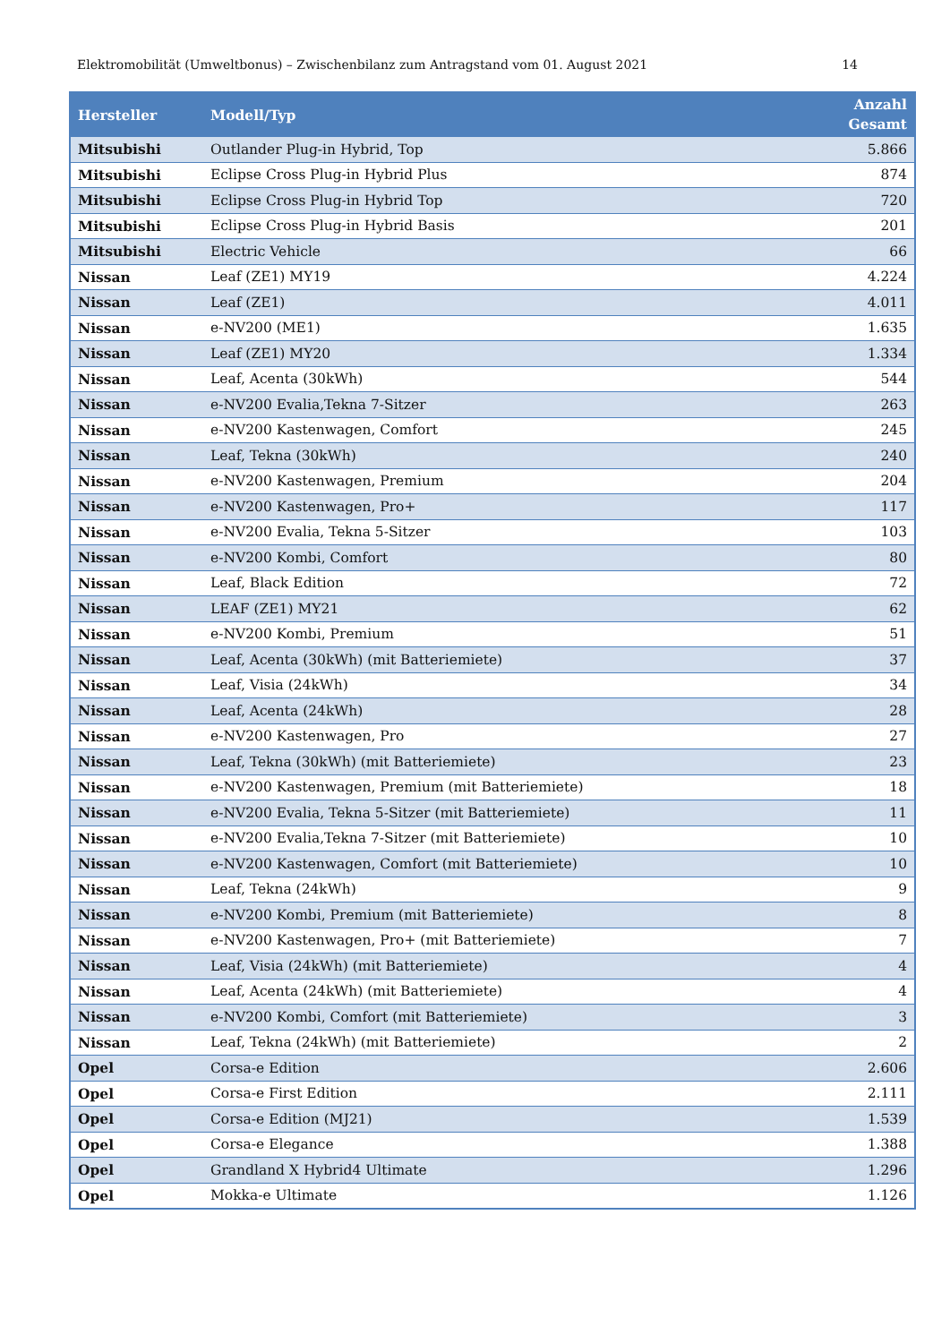Elektromobilität (Umweltbonus) – Zwischenbilanz zum Antragstand vom 01. August 2021 14
| Hersteller | Modell/Typ | Anzahl Gesamt |
| --- | --- | --- |
| Mitsubishi | Outlander Plug-in Hybrid, Top | 5.866 |
| Mitsubishi | Eclipse Cross Plug-in Hybrid Plus | 874 |
| Mitsubishi | Eclipse Cross Plug-in Hybrid Top | 720 |
| Mitsubishi | Eclipse Cross Plug-in Hybrid Basis | 201 |
| Mitsubishi | Electric Vehicle | 66 |
| Nissan | Leaf (ZE1) MY19 | 4.224 |
| Nissan | Leaf (ZE1) | 4.011 |
| Nissan | e-NV200 (ME1) | 1.635 |
| Nissan | Leaf (ZE1) MY20 | 1.334 |
| Nissan | Leaf, Acenta (30kWh) | 544 |
| Nissan | e-NV200 Evalia,Tekna 7-Sitzer | 263 |
| Nissan | e-NV200 Kastenwagen, Comfort | 245 |
| Nissan | Leaf, Tekna (30kWh) | 240 |
| Nissan | e-NV200 Kastenwagen, Premium | 204 |
| Nissan | e-NV200 Kastenwagen, Pro+ | 117 |
| Nissan | e-NV200 Evalia, Tekna 5-Sitzer | 103 |
| Nissan | e-NV200 Kombi, Comfort | 80 |
| Nissan | Leaf, Black Edition | 72 |
| Nissan | LEAF (ZE1) MY21 | 62 |
| Nissan | e-NV200 Kombi, Premium | 51 |
| Nissan | Leaf, Acenta (30kWh) (mit Batteriemiete) | 37 |
| Nissan | Leaf, Visia (24kWh) | 34 |
| Nissan | Leaf, Acenta (24kWh) | 28 |
| Nissan | e-NV200 Kastenwagen, Pro | 27 |
| Nissan | Leaf, Tekna (30kWh) (mit Batteriemiete) | 23 |
| Nissan | e-NV200 Kastenwagen, Premium (mit Batteriemiete) | 18 |
| Nissan | e-NV200 Evalia, Tekna 5-Sitzer (mit Batteriemiete) | 11 |
| Nissan | e-NV200 Evalia,Tekna 7-Sitzer (mit Batteriemiete) | 10 |
| Nissan | e-NV200 Kastenwagen, Comfort (mit Batteriemiete) | 10 |
| Nissan | Leaf, Tekna (24kWh) | 9 |
| Nissan | e-NV200 Kombi, Premium (mit Batteriemiete) | 8 |
| Nissan | e-NV200 Kastenwagen, Pro+ (mit Batteriemiete) | 7 |
| Nissan | Leaf, Visia (24kWh) (mit Batteriemiete) | 4 |
| Nissan | Leaf, Acenta (24kWh) (mit Batteriemiete) | 4 |
| Nissan | e-NV200 Kombi, Comfort (mit Batteriemiete) | 3 |
| Nissan | Leaf, Tekna (24kWh) (mit Batteriemiete) | 2 |
| Opel | Corsa-e Edition | 2.606 |
| Opel | Corsa-e First Edition | 2.111 |
| Opel | Corsa-e Edition (MJ21) | 1.539 |
| Opel | Corsa-e Elegance | 1.388 |
| Opel | Grandland X Hybrid4 Ultimate | 1.296 |
| Opel | Mokka-e Ultimate | 1.126 |